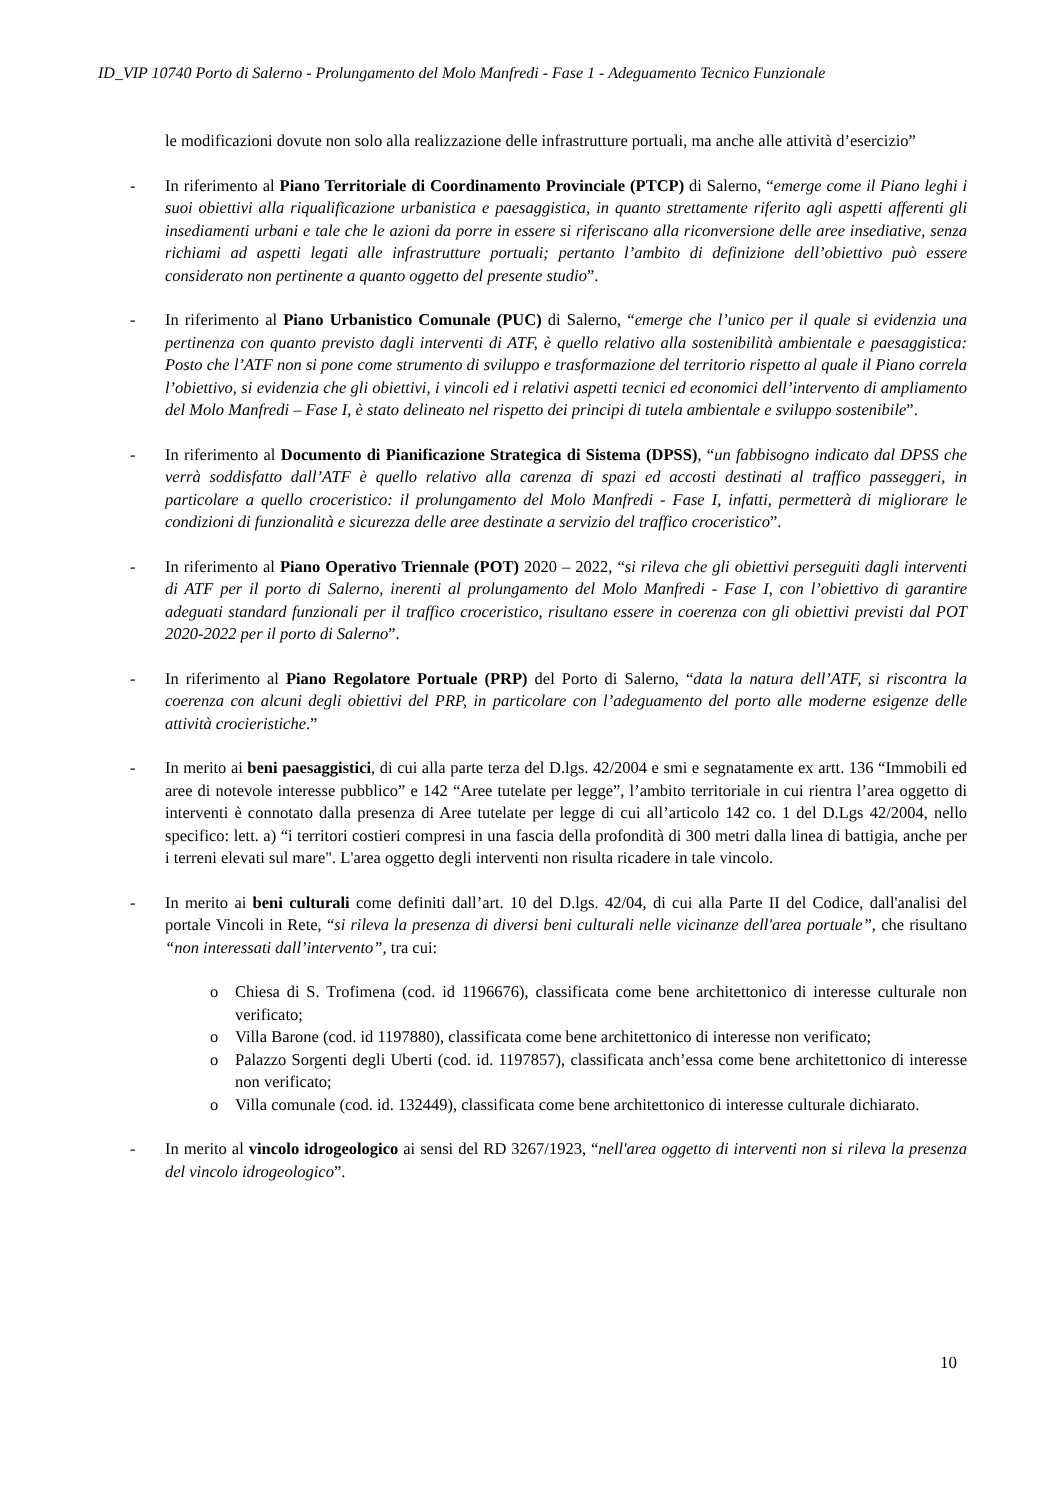ID_VIP 10740 Porto di Salerno - Prolungamento del Molo Manfredi - Fase 1 - Adeguamento Tecnico Funzionale
le modificazioni dovute non solo alla realizzazione delle infrastrutture portuali, ma anche alle attività d’esercizio”
- In riferimento al Piano Territoriale di Coordinamento Provinciale (PTCP) di Salerno, “emerge come il Piano leghi i suoi obiettivi alla riqualificazione urbanistica e paesaggistica, in quanto strettamente riferito agli aspetti afferenti gli insediamenti urbani e tale che le azioni da porre in essere si riferiscano alla riconversione delle aree insediative, senza richiami ad aspetti legati alle infrastrutture portuali; pertanto l’ambito di definizione dell’obiettivo può essere considerato non pertinente a quanto oggetto del presente studio”.
- In riferimento al Piano Urbanistico Comunale (PUC) di Salerno, “emerge che l’unico per il quale si evidenzia una pertinenza con quanto previsto dagli interventi di ATF, è quello relativo alla sostenibilità ambientale e paesaggistica: Posto che l’ATF non si pone come strumento di sviluppo e trasformazione del territorio rispetto al quale il Piano correla l’obiettivo, si evidenzia che gli obiettivi, i vincoli ed i relativi aspetti tecnici ed economici dell’intervento di ampliamento del Molo Manfredi – Fase I, è stato delineato nel rispetto dei principi di tutela ambientale e sviluppo sostenibile”.
- In riferimento al Documento di Pianificazione Strategica di Sistema (DPSS), “un fabbisogno indicato dal DPSS che verrà soddisfatto dall’ATF è quello relativo alla carenza di spazi ed accosti destinati al traffico passeggeri, in particolare a quello croceristico: il prolungamento del Molo Manfredi - Fase I, infatti, permetterà di migliorare le condizioni di funzionalità e sicurezza delle aree destinate a servizio del traffico croceristico”.
- In riferimento al Piano Operativo Triennale (POT) 2020 – 2022, “si rileva che gli obiettivi perseguiti dagli interventi di ATF per il porto di Salerno, inerenti al prolungamento del Molo Manfredi - Fase I, con l’obiettivo di garantire adeguati standard funzionali per il traffico croceristico, risultano essere in coerenza con gli obiettivi previsti dal POT 2020-2022 per il porto di Salerno”.
- In riferimento al Piano Regolatore Portuale (PRP) del Porto di Salerno, “data la natura dell’ATF, si riscontra la coerenza con alcuni degli obiettivi del PRP, in particolare con l’adeguamento del porto alle moderne esigenze delle attività crocieristiche.”
- In merito ai beni paesaggistici, di cui alla parte terza del D.lgs. 42/2004 e smi e segnatamente ex artt. 136 “Immobili ed aree di notevole interesse pubblico” e 142 “Aree tutelate per legge”, l’ambito territoriale in cui rientra l’area oggetto di interventi è connotato dalla presenza di Aree tutelate per legge di cui all’articolo 142 co. 1 del D.Lgs 42/2004, nello specifico: lett. a) “i territori costieri compresi in una fascia della profondità di 300 metri dalla linea di battigia, anche per i terreni elevati sul mare". L'area oggetto degli interventi non risulta ricadere in tale vincolo.
- In merito ai beni culturali come definiti dall’art. 10 del D.lgs. 42/04, di cui alla Parte II del Codice, dall'analisi del portale Vincoli in Rete, “si rileva la presenza di diversi beni culturali nelle vicinanze dell'area portuale”, che risultano “non interessati dall’intervento”, tra cui:
o Chiesa di S. Trofimena (cod. id 1196676), classificata come bene architettonico di interesse culturale non verificato;
o Villa Barone (cod. id 1197880), classificata come bene architettonico di interesse non verificato;
o Palazzo Sorgenti degli Uberti (cod. id. 1197857), classificata anch’essa come bene architettonico di interesse non verificato;
o Villa comunale (cod. id. 132449), classificata come bene architettonico di interesse culturale dichiarato.
- In merito al vincolo idrogeologico ai sensi del RD 3267/1923, “nell'area oggetto di interventi non si rileva la presenza del vincolo idrogeologico”.
10